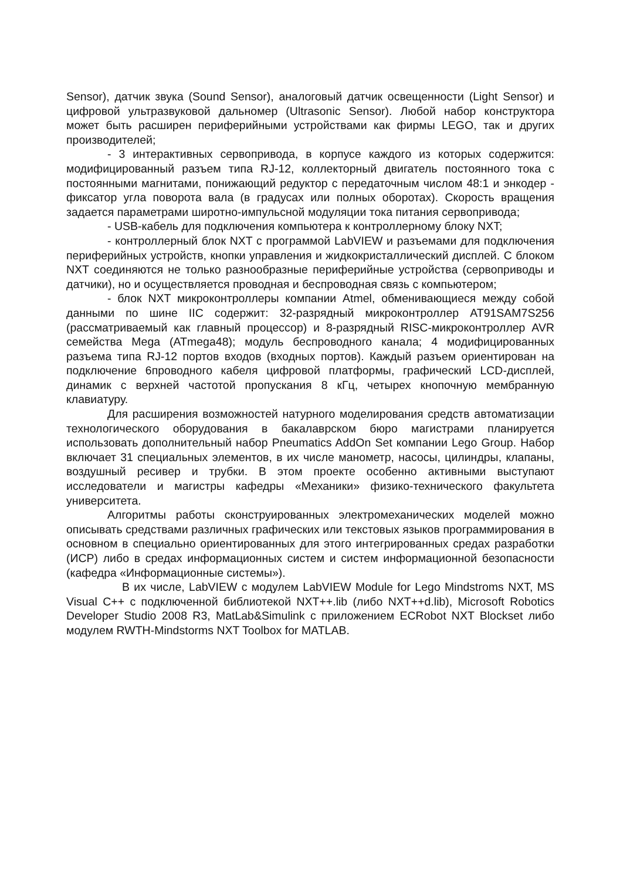Sensor), датчик звука (Sound Sensor), аналоговый датчик освещенности (Light Sensor) и цифровой ультразвуковой дальномер (Ultrasonic Sensor). Любой набор конструктора может быть расширен периферийными устройствами как фирмы LEGO, так и других производителей;
- 3 интерактивных сервопривода, в корпусе каждого из которых содержится: модифицированный разъем типа RJ-12, коллекторный двигатель постоянного тока с постоянными магнитами, понижающий редуктор с передаточным числом 48:1 и энкодер - фиксатор угла поворота вала (в градусах или полных оборотах). Скорость вращения задается параметрами широтно-импульсной модуляции тока питания сервопривода;
- USB-кабель для подключения компьютера к контроллерному блоку NXT;
- контроллерный блок NXT с программой LabVIEW и разъемами для подключения периферийных устройств, кнопки управления и жидкокристаллический дисплей. С блоком NXT соединяются не только разнообразные периферийные устройства (сервоприводы и датчики), но и осуществляется проводная и беспроводная связь с компьютером;
- блок NXT микроконтроллеры компании Atmel, обменивающиеся между собой данными по шине IIC содержит: 32-разрядный микроконтроллер AT91SAM7S256 (рассматриваемый как главный процессор) и 8-разрядный RISC-микроконтроллер AVR семейства Mega (ATmega48); модуль беспроводного канала; 4 модифицированных разъема типа RJ-12 портов входов (входных портов). Каждый разъем ориентирован на подключение 6проводного кабеля цифровой платформы, графический LCD-дисплей, динамик с верхней частотой пропускания 8 кГц, четырех кнопочную мембранную клавиатуру.
Для расширения возможностей натурного моделирования средств автоматизации технологического оборудования в бакалаврском бюро магистрами планируется использовать дополнительный набор Pneumatics AddOn Set компании Lego Group. Набор включает 31 специальных элементов, в их числе манометр, насосы, цилиндры, клапаны, воздушный ресивер и трубки. В этом проекте особенно активными выступают исследователи и магистры кафедры «Механики» физико-технического факультета университета.
Алгоритмы работы сконструированных электромеханических моделей можно описывать средствами различных графических или текстовых языков программирования в основном в специально ориентированных для этого интегрированных средах разработки (ИСР) либо в средах информационных систем и систем информационной безопасности (кафедра «Информационные системы»).
В их числе, LabVIEW с модулем LabVIEW Module for Lego Mindstroms NXT, MS Visual C++ с подключенной библиотекой NXT++.lib (либо NXT++d.lib), Microsoft Robotics Developer Studio 2008 R3, MatLab&Simulink с приложением ECRobot NXT Blockset либо модулем RWTH-Mindstorms NXT Toolbox for MATLAB.